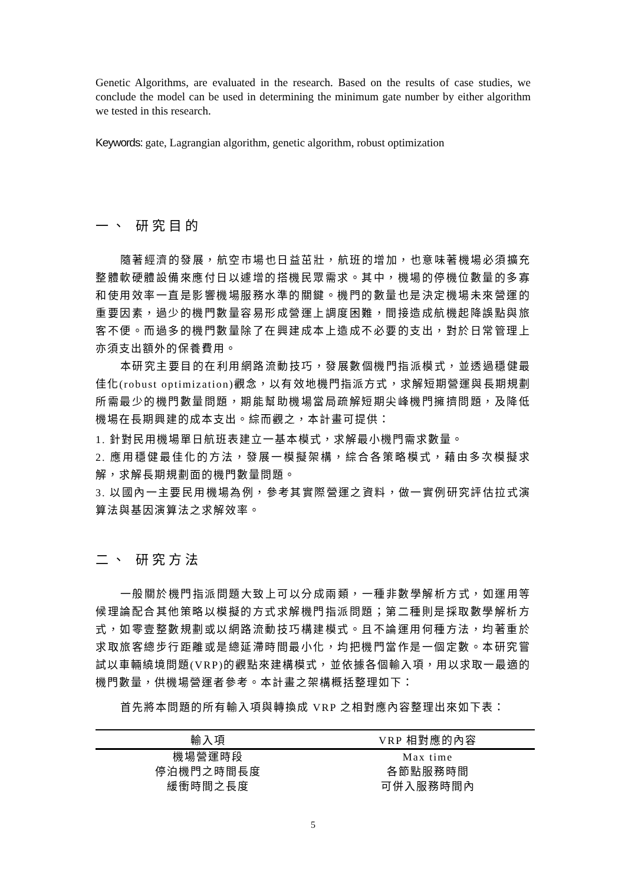Genetic Algorithms, are evaluated in the research. Based on the results of case studies, we conclude the model can be used in determining the minimum gate number by either algorithm we tested in this research.
Keywords: gate, Lagrangian algorithm, genetic algorithm, robust optimization
一、 研究目的
隨著經濟的發展，航空市場也日益茁壯，航班的增加，也意味著機場必須擴充整體軟硬體設備來應付日以遽增的搭機民眾需求。其中，機場的停機位數量的多寡和使用效率一直是影響機場服務水準的關鍵。機門的數量也是決定機場未來營運的重要因素，過少的機門數量容易形成營運上調度困難，間接造成航機起降誤點與旅客不便。而過多的機門數量除了在興建成本上造成不必要的支出，對於日常管理上亦須支出額外的保養費用。
本研究主要目的在利用網路流動技巧，發展數個機門指派模式，並透過穩健最佳化(robust optimization)觀念，以有效地機門指派方式，求解短期營運與長期規劃所需最少的機門數量問題，期能幫助機場當局疏解短期尖峰機門擁擠問題，及降低機場在長期興建的成本支出。綜而觀之，本計畫可提供：
1. 針對民用機場單日航班表建立一基本模式，求解最小機門需求數量。
2. 應用穩健最佳化的方法，發展一模擬架構，綜合各策略模式，藉由多次模擬求解，求解長期規劃面的機門數量問題。
3. 以國內一主要民用機場為例，參考其實際營運之資料，做一實例研究評估拉式演算法與基因演算法之求解效率。
二、 研究方法
一般關於機門指派問題大致上可以分成兩類，一種非數學解析方式，如運用等候理論配合其他策略以模擬的方式求解機門指派問題；第二種則是採取數學解析方式，如零壹整數規劃或以網路流動技巧構建模式。且不論運用何種方法，均著重於求取旅客總步行距離或是總延滯時間最小化，均把機門當作是一個定數。本研究嘗試以車輛繞境問題(VRP)的觀點來建構模式，並依據各個輸入項，用以求取一最適的機門數量，供機場營運者參考。本計畫之架構概括整理如下：
首先將本問題的所有輸入項與轉換成 VRP 之相對應內容整理出來如下表：
| 輸入項 | VRP 相對應的內容 |
| --- | --- |
| 機場營運時段 | Max time |
| 停泊機門之時間長度 | 各節點服務時間 |
| 緩衝時間之長度 | 可併入服務時間內 |
5